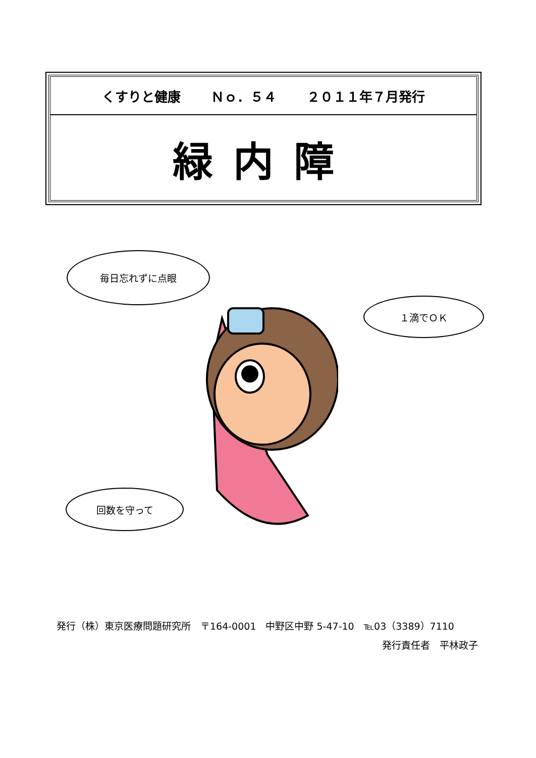くすりと健康 Ｎｏ．５４ ２０１１年７月発行
緑内障
毎日忘れずに点眼
１滴でＯＫ
回数を守って
発行（株）東京医療問題研究所　〒164-0001　中野区中野 5-47-10　℡03（3389）7110
発行責任者　平林政子